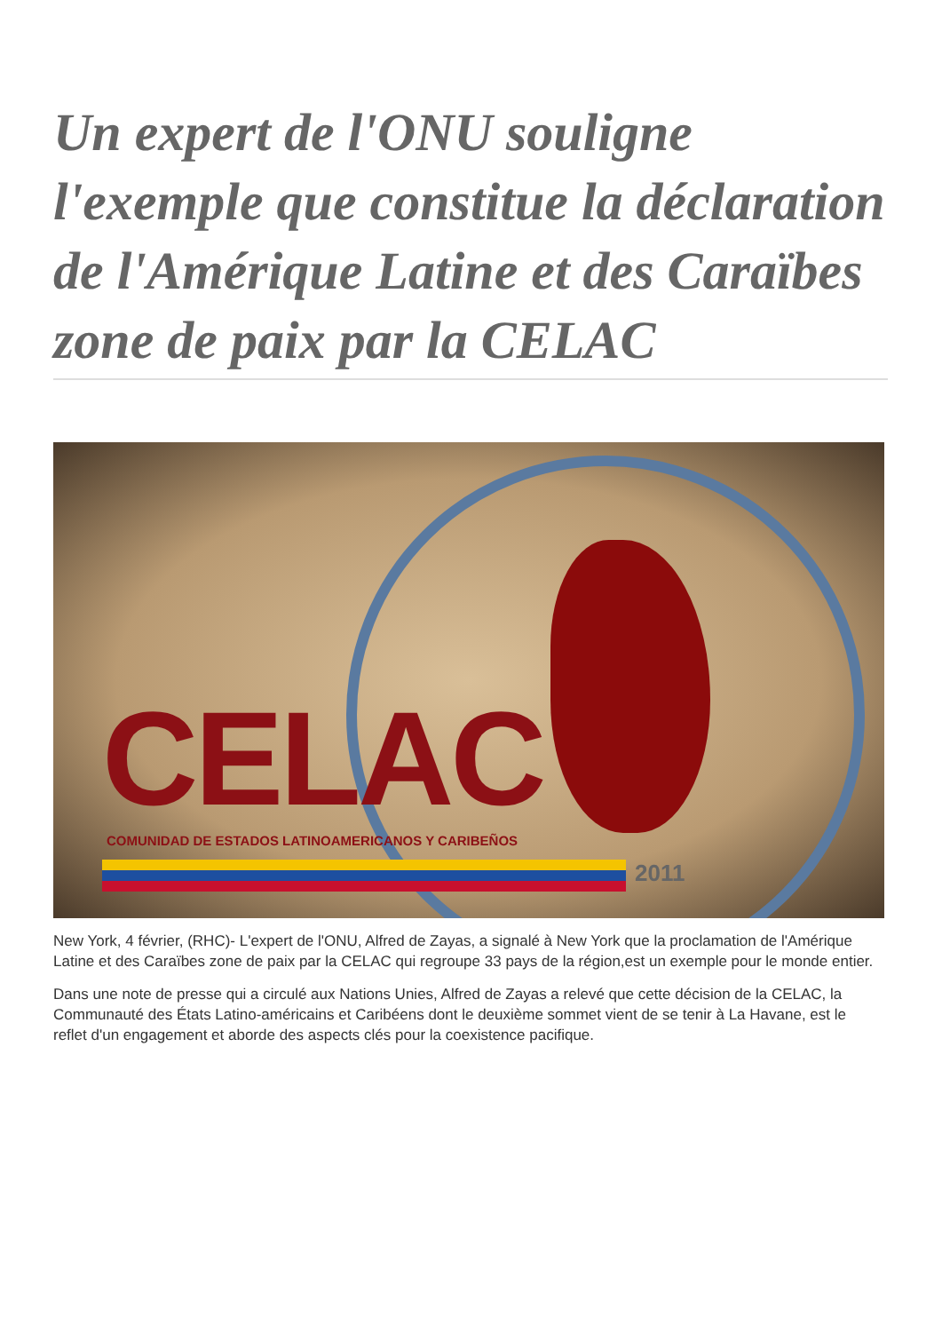Un expert de l'ONU souligne l'exemple que constitue la déclaration de l'Amérique Latine et des Caraïbes zone de paix par la CELAC
CELAC
COMUNIDAD DE ESTADOS LATINOAMERICANOS Y CARIBEÑOS
2011
New York, 4 février, (RHC)- L'expert de l'ONU, Alfred de Zayas, a signalé à New York que la proclamation de l'Amérique Latine et des Caraïbes zone de paix par la CELAC qui regroupe 33 pays de la région,est un exemple pour le monde entier.
Dans une note de presse qui a circulé aux Nations Unies, Alfred de Zayas a relevé que cette décision de la CELAC, la Communauté des États Latino-américains et Caribéens dont le deuxième sommet vient de se tenir à La Havane, est le reflet d'un engagement et aborde des aspects clés pour la coexistence pacifique.